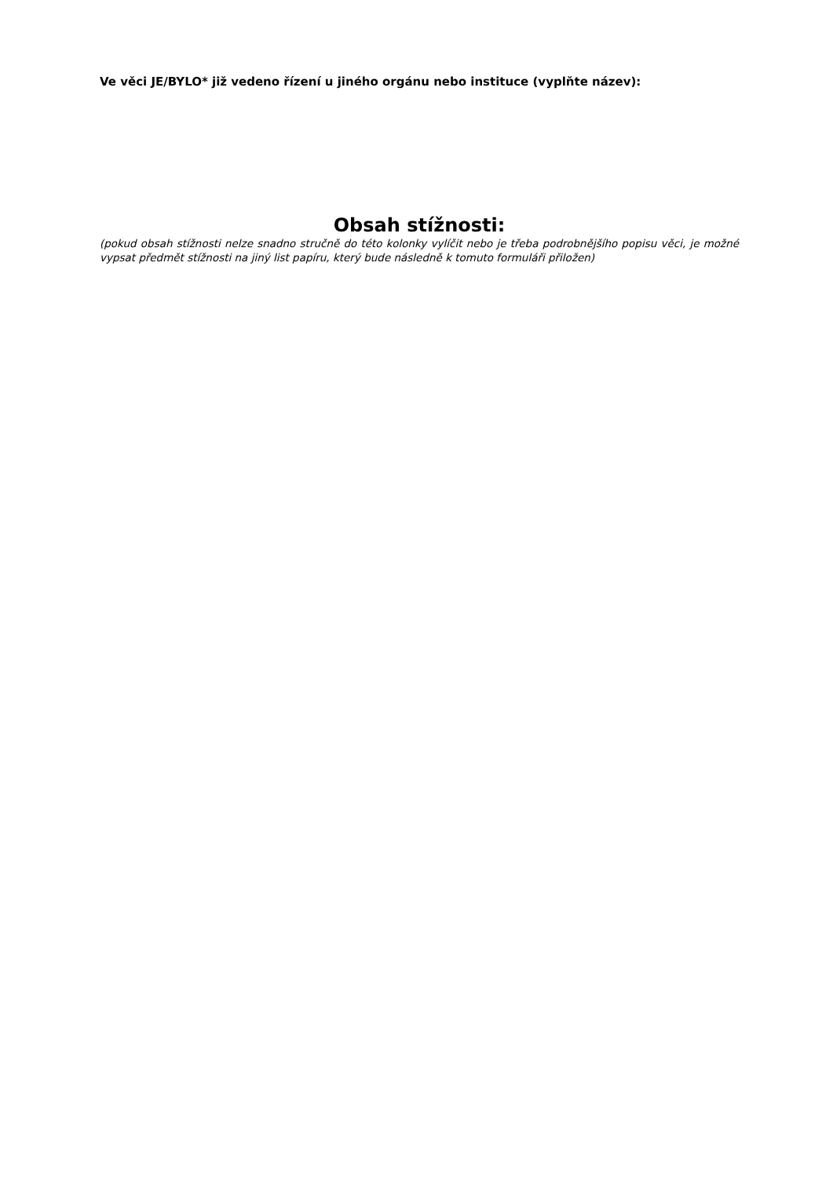Ve věci JE/BYLO* již vedeno řízení u jiného orgánu nebo instituce (vyplňte název):
Obsah stížnosti:
(pokud obsah stížnosti nelze snadno stručně do této kolonky vylíčit nebo je třeba podrobnějšího popisu věci, je možné vypsat předmět stížnosti na jiný list papíru, který bude následně k tomuto formuláři přiložen)